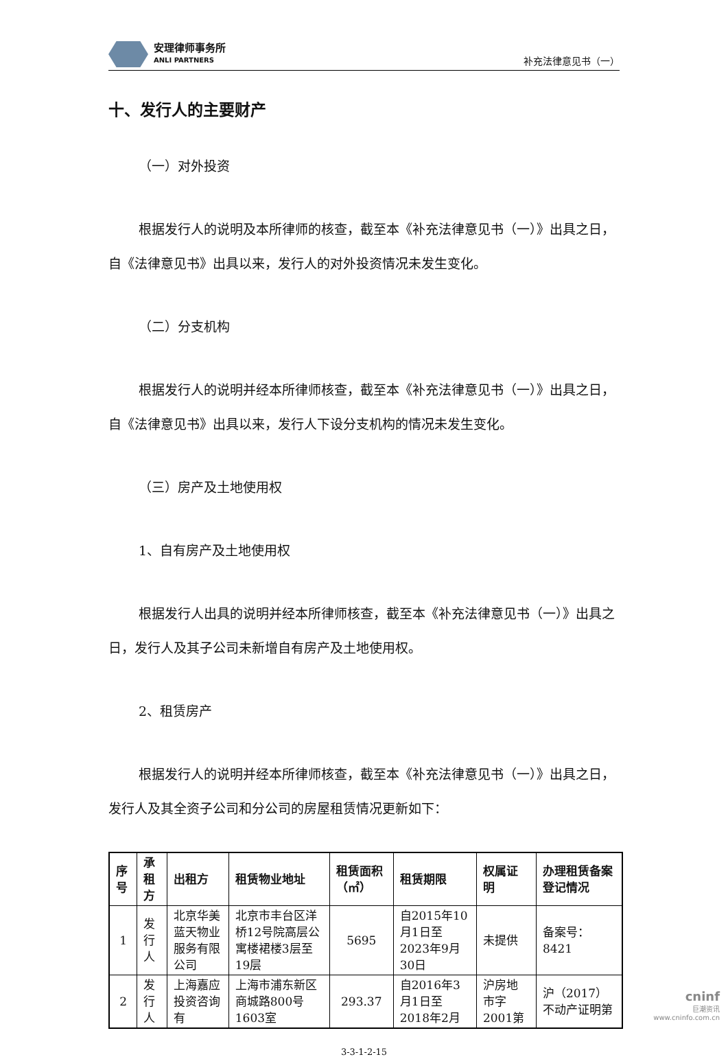安理律师事务所
ANLI PARTNERS
补充法律意见书（一）
十、发行人的主要财产
（一）对外投资
根据发行人的说明及本所律师的核查，截至本《补充法律意见书（一）》出具之日，自《法律意见书》出具以来，发行人的对外投资情况未发生变化。
（二）分支机构
根据发行人的说明并经本所律师核查，截至本《补充法律意见书（一）》出具之日，自《法律意见书》出具以来，发行人下设分支机构的情况未发生变化。
（三）房产及土地使用权
1、自有房产及土地使用权
根据发行人出具的说明并经本所律师核查，截至本《补充法律意见书（一）》出具之日，发行人及其子公司未新增自有房产及土地使用权。
2、租赁房产
根据发行人的说明并经本所律师核查，截至本《补充法律意见书（一）》出具之日，发行人及其全资子公司和分公司的房屋租赁情况更新如下：
| 序号 | 承租方 | 出租方 | 租赁物业地址 | 租赁面积（㎡） | 租赁期限 | 权属证明 | 办理租赁备案登记情况 |
| --- | --- | --- | --- | --- | --- | --- | --- |
| 1 | 发行人 | 北京华美蓝天物业服务有限公司 | 北京市丰台区洋桥12号院高层公寓楼裙楼3层至19层 | 5695 | 自2015年10月1日至2023年9月30日 | 未提供 | 备案号：8421 |
| 2 | 发行人 | 上海嘉应投资咨询有 | 上海市浦东新区商城路800号1603室 | 293.37 | 自2016年3月1日至2018年2月 | 沪房地市字2001第 | 沪（2017）不动产证明第 |
3-3-1-2-15
cninf
巨潮资讯
www.cninfo.com.cn